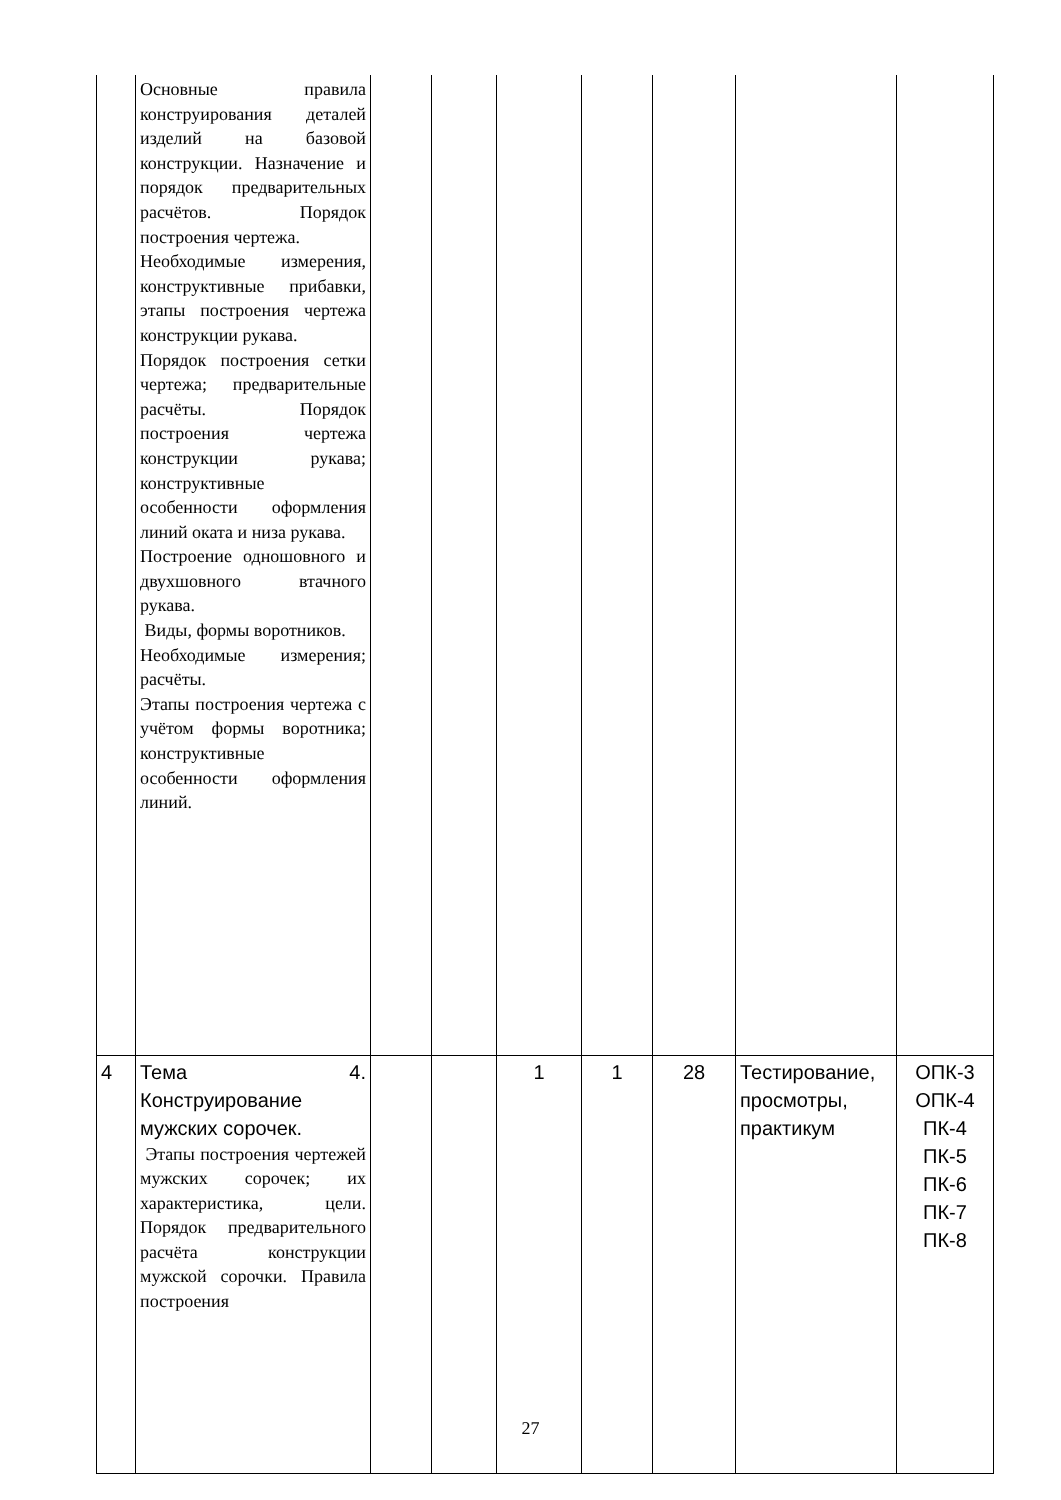| | Основные правила конструирования деталей изделий на базовой конструкции. Назначение и порядок предварительных расчётов. Порядок построения чертежа. Необходимые измерения, конструктивные прибавки, этапы построения чертежа конструкции рукава. Порядок построения сетки чертежа; предварительные расчёты. Порядок построения чертежа конструкции рукава; конструктивные особенности оформления линий оката и низа рукава. Построение одношовного и двухшовного втачного рукава. Виды, формы воротников. Необходимые измерения; расчёты. Этапы построения чертежа с учётом формы воротника; конструктивные особенности оформления линий. | | | | | | | |
| 4 | Тема 4. Конструирование мужских сорочек. Этапы построения чертежей мужских сорочек; их характеристика, цели. Порядок предварительного расчёта конструкции мужской сорочки. Правила построения | | | 1 | 1 | 28 | Тестирование, просмотры, практикум | ОПК-3 ОПК-4 ПК-4 ПК-5 ПК-6 ПК-7 ПК-8 |
27